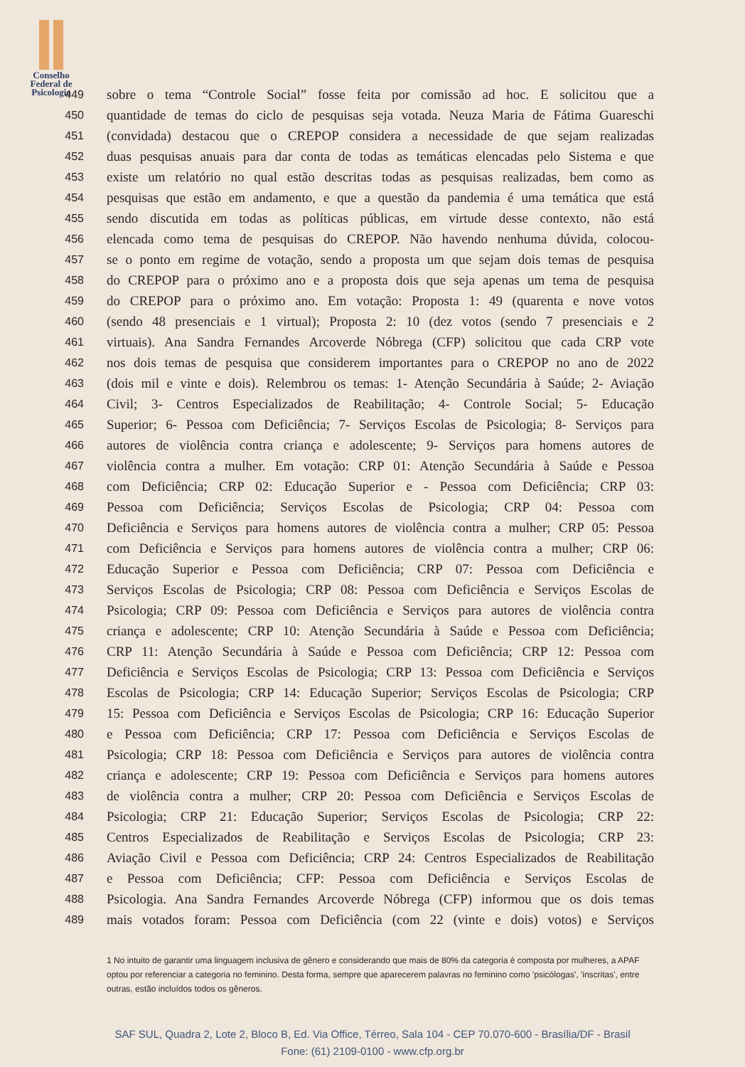Conselho
Federal de
Psicologia
449 sobre o tema “Controle Social” fosse feita por comissão ad hoc. E solicitou que a
450 quantidade de temas do ciclo de pesquisas seja votada. Neuza Maria de Fátima Guareschi
451 (convidada) destacou que o CREPOP considera a necessidade de que sejam realizadas
452 duas pesquisas anuais para dar conta de todas as temáticas elencadas pelo Sistema e que
453 existe um relatório no qual estão descritas todas as pesquisas realizadas, bem como as
454 pesquisas que estão em andamento, e que a questão da pandemia é uma temática que está
455 sendo discutida em todas as políticas públicas, em virtude desse contexto, não está
456 elencada como tema de pesquisas do CREPOP. Não havendo nenhuma dúvida, colocou-
457 se o ponto em regime de votação, sendo a proposta um que sejam dois temas de pesquisa
458 do CREPOP para o próximo ano e a proposta dois que seja apenas um tema de pesquisa
459 do CREPOP para o próximo ano. Em votação: Proposta 1: 49 (quarenta e nove votos
460 (sendo 48 presenciais e 1 virtual); Proposta 2: 10 (dez votos (sendo 7 presenciais e 2
461 virtuais). Ana Sandra Fernandes Arcoverde Nóbrega (CFP) solicitou que cada CRP vote
462 nos dois temas de pesquisa que considerem importantes para o CREPOP no ano de 2022
463 (dois mil e vinte e dois). Relembrou os temas: 1- Atenção Secundária à Saúde; 2- Aviação
464 Civil; 3- Centros Especializados de Reabilitação; 4- Controle Social; 5- Educação
465 Superior; 6- Pessoa com Deficiência; 7- Serviços Escolas de Psicologia; 8- Serviços para
466 autores de violência contra criança e adolescente; 9- Serviços para homens autores de
467 violência contra a mulher. Em votação: CRP 01: Atenção Secundária à Saúde e Pessoa
468 com Deficiência; CRP 02: Educação Superior e - Pessoa com Deficiência; CRP 03:
469 Pessoa com Deficiência; Serviços Escolas de Psicologia; CRP 04: Pessoa com
470 Deficiência e Serviços para homens autores de violência contra a mulher; CRP 05: Pessoa
471 com Deficiência e Serviços para homens autores de violência contra a mulher; CRP 06:
472 Educação Superior e Pessoa com Deficiência; CRP 07: Pessoa com Deficiência e
473 Serviços Escolas de Psicologia; CRP 08: Pessoa com Deficiência e Serviços Escolas de
474 Psicologia; CRP 09: Pessoa com Deficiência e Serviços para autores de violência contra
475 criança e adolescente; CRP 10: Atenção Secundária à Saúde e Pessoa com Deficiência;
476 CRP 11: Atenção Secundária à Saúde e Pessoa com Deficiência; CRP 12: Pessoa com
477 Deficiência e Serviços Escolas de Psicologia; CRP 13: Pessoa com Deficiência e Serviços
478 Escolas de Psicologia; CRP 14: Educação Superior; Serviços Escolas de Psicologia; CRP
479 15: Pessoa com Deficiência e Serviços Escolas de Psicologia; CRP 16: Educação Superior
480 e Pessoa com Deficiência; CRP 17: Pessoa com Deficiência e Serviços Escolas de
481 Psicologia; CRP 18: Pessoa com Deficiência e Serviços para autores de violência contra
482 criança e adolescente; CRP 19: Pessoa com Deficiência e Serviços para homens autores
483 de violência contra a mulher; CRP 20: Pessoa com Deficiência e Serviços Escolas de
484 Psicologia; CRP 21: Educação Superior; Serviços Escolas de Psicologia; CRP 22:
485 Centros Especializados de Reabilitação e Serviços Escolas de Psicologia; CRP 23:
486 Aviação Civil e Pessoa com Deficiência; CRP 24: Centros Especializados de Reabilitação
487 e Pessoa com Deficiência; CFP: Pessoa com Deficiência e Serviços Escolas de
488 Psicologia. Ana Sandra Fernandes Arcoverde Nóbrega (CFP) informou que os dois temas
489 mais votados foram: Pessoa com Deficiência (com 22 (vinte e dois) votos) e Serviços
1 No intuito de garantir uma linguagem inclusiva de gênero e considerando que mais de 80% da categoria é composta por mulheres, a APAF optou por referenciar a categoria no feminino. Desta forma, sempre que aparecerem palavras no feminino como 'psicólogas', 'inscritas', entre outras, estão incluídos todos os gêneros.
SAF SUL, Quadra 2, Lote 2, Bloco B, Ed. Via Office, Térreo, Sala 104 - CEP 70.070-600 - Brasília/DF - Brasil
Fone: (61) 2109-0100 - www.cfp.org.br